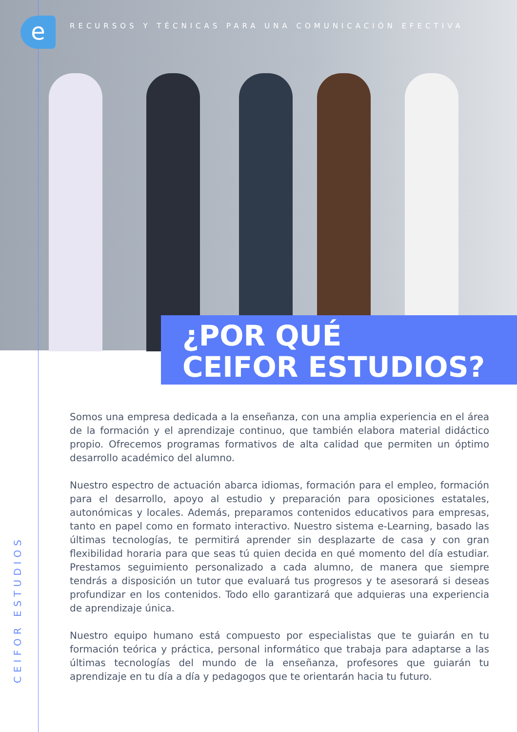e
RECURSOS Y TÉCNICAS PARA UNA COMUNICACIÓN EFECTIVA
¿POR QUÉ
CEIFOR ESTUDIOS?
Somos una empresa dedicada a la enseñanza, con una amplia experiencia en el área de la formación y el aprendizaje continuo, que también elabora material didáctico propio. Ofrecemos programas formativos de alta calidad que permiten un óptimo desarrollo académico del alumno.
Nuestro espectro de actuación abarca idiomas, formación para el empleo, formación para el desarrollo, apoyo al estudio y preparación para oposiciones estatales, autonómicas y locales. Además, preparamos contenidos educativos para empresas, tanto en papel como en formato interactivo. Nuestro sistema e-Learning, basado las últimas tecnologías, te permitirá aprender sin desplazarte de casa y con gran flexibilidad horaria para que seas tú quien decida en qué momento del día estudiar. Prestamos seguimiento personalizado a cada alumno, de manera que siempre tendrás a disposición un tutor que evaluará tus progresos y te asesorará si deseas profundizar en los contenidos. Todo ello garantizará que adquieras una experiencia de aprendizaje única.
Nuestro equipo humano está compuesto por especialistas que te guiarán en tu formación teórica y práctica, personal informático que trabaja para adaptarse a las últimas tecnologías del mundo de la enseñanza, profesores que guiarán tu aprendizaje en tu día a día y pedagogos que te orientarán hacia tu futuro.
CEIFOR ESTUDIOS